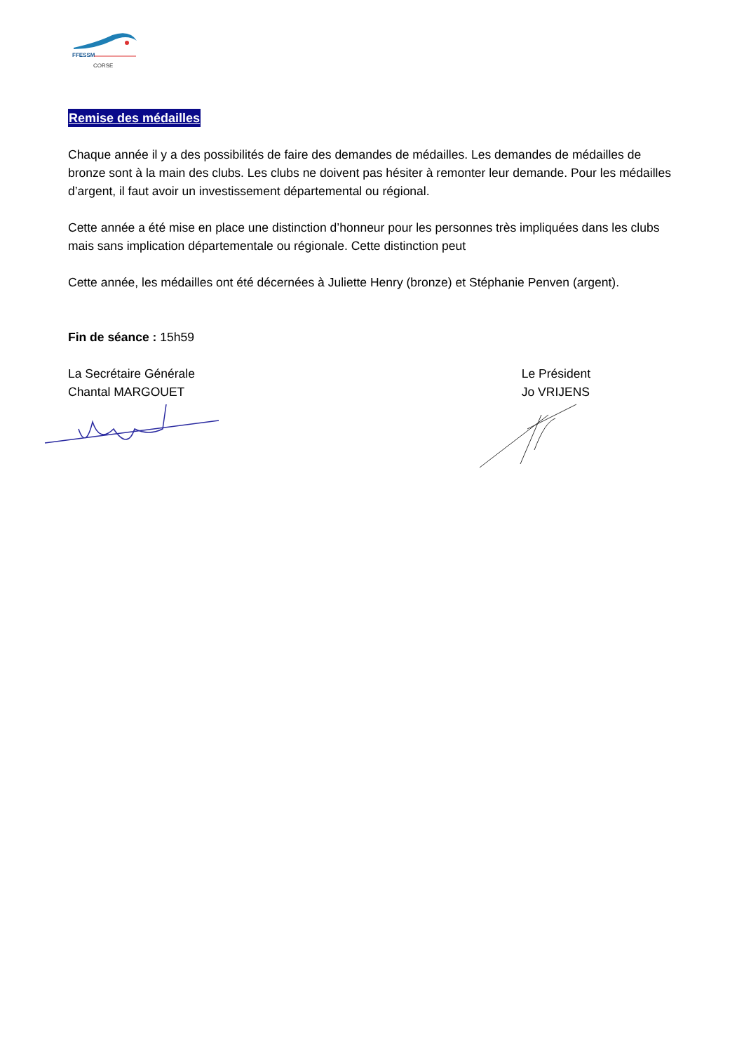FFESSM
CORSE
Remise des médailles
Chaque année il y a des possibilités de faire des demandes de médailles. Les demandes de médailles de bronze sont à la main des clubs. Les clubs ne doivent pas hésiter à remonter leur demande. Pour les médailles d’argent, il faut avoir un investissement départemental ou régional.
Cette année a été mise en place une distinction d’honneur pour les personnes très impliquées dans les clubs mais sans implication départementale ou régionale. Cette distinction peut
Cette année, les médailles ont été décernées à Juliette Henry (bronze) et Stéphanie Penven (argent).
Fin de séance : 15h59
La Secrétaire Générale
Chantal MARGOUET
Le Président
Jo VRIJENS